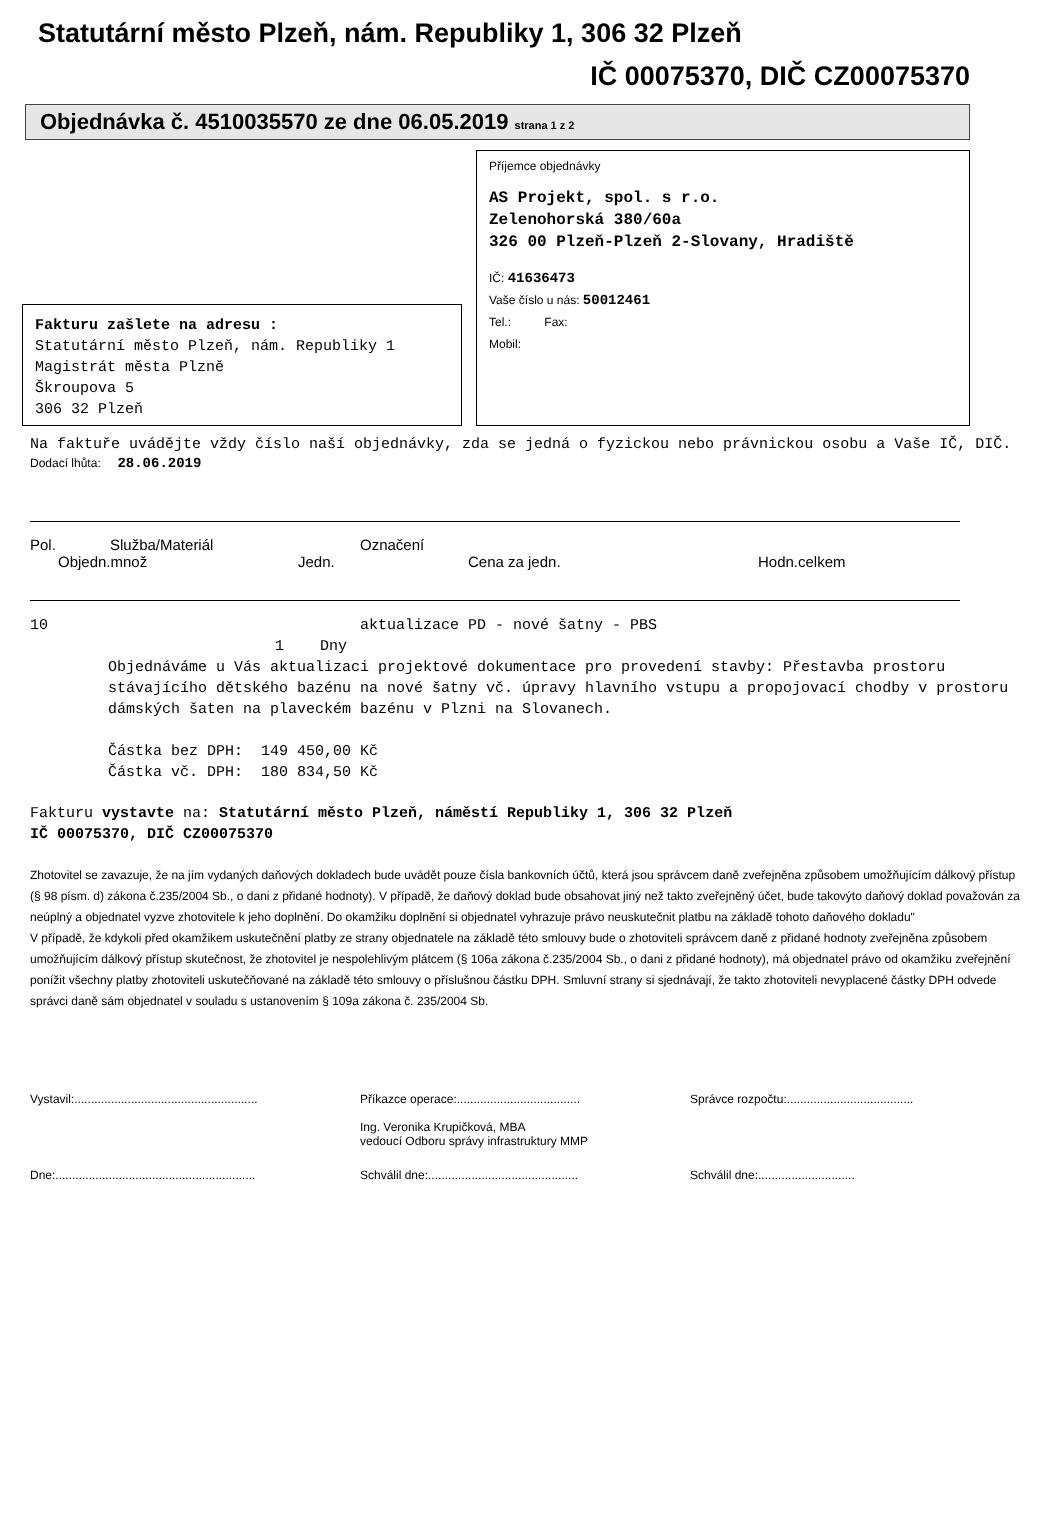Statutární město Plzeň, nám. Republiky 1, 306 32 Plzeň
IČ 00075370, DIČ CZ00075370
Objednávka č. 4510035570 ze dne 06.05.2019 strana 1 z 2
Fakturu zašlete na adresu :
Statutární město Plzeň, nám. Republiky 1
Magistrát města Plzně
Škroupova 5
306 32 Plzeň
Příjemce objednávky
AS Projekt, spol. s r.o.
Zelenohorská 380/60a
326 00 Plzeň-Plzeň 2-Slovany, Hradiště
IČ: 41636473
Vaše číslo u nás: 50012461
Tel.: Fax:
Mobil:
Na faktuře uvádějte vždy číslo naší objednávky, zda se jedná o fyzickou nebo právnickou osobu a Vaše IČ, DIČ.
Dodací lhůta: 28.06.2019
Pol. Služba/Materiál Označení
Objedn.množ Jedn. Cena za jedn. Hodn.celkem
10 aktualizace PD - nové šatny - PBS
1 Dny
Objednáváme u Vás aktualizaci projektové dokumentace pro provedení stavby: Přestavba prostoru stávajícího dětského bazénu na nové šatny vč. úpravy hlavního vstupu a propojovací chodby v prostoru dámských šaten na plaveckém bazénu v Plzni na Slovanech.
Částka bez DPH: 149 450,00 Kč
Částka vč. DPH: 180 834,50 Kč
Fakturu vystavte na: Statutární město Plzeň, náměstí Republiky 1, 306 32 Plzeň
IČ 00075370, DIČ CZ00075370
Zhotovitel se zavazuje, že na jím vydaných daňových dokladech bude uvádět pouze čísla bankovních účtů, která jsou správcem daně zveřejněna způsobem umožňujícím dálkový přístup (§ 98 písm. d) zákona č.235/2004 Sb., o dani z přidané hodnoty). V případě, že daňový doklad bude obsahovat jiný než takto zveřejněný účet, bude takovýto daňový doklad považován za neúplný a objednatel vyzve zhotovitele k jeho doplnění. Do okamžiku doplnění si objednatel vyhrazuje právo neuskutečnit platbu na základě tohoto daňového dokladu"
V případě, že kdykoli před okamžikem uskutečnění platby ze strany objednatele na základě této smlouvy bude o zhotoviteli správcem daně z přidané hodnoty zveřejněna způsobem umožňujícím dálkový přístup skutečnost, že zhotovitel je nespolehlivým plátcem (§ 106a zákona č.235/2004 Sb., o dani z přidané hodnoty), má objednatel právo od okamžiku zveřejnění ponížit všechny platby zhotoviteli uskutečňované na základě této smlouvy o příslušnou částku DPH. Smluvní strany si sjednávají, že takto zhotoviteli nevyplacené částky DPH odvede správci daně sám objednatel v souladu s ustanovením § 109a zákona č. 235/2004 Sb.
Vystavil:.......................................................
Příkazce operace:.....................................
Ing. Veronika Krupičková, MBA
vedoucí Odboru správy infrastruktury MMP
Správce rozpočtu:......................................
Dne:............................................................
Schválil dne:.............................................
Schválil dne:.............................